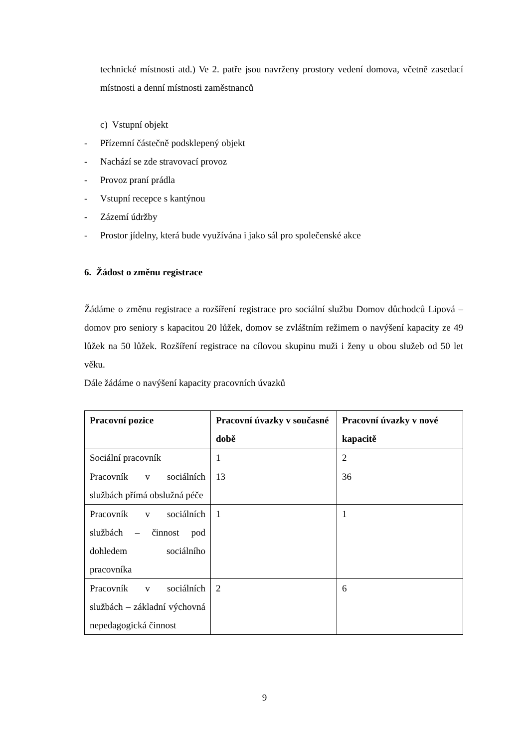technické místnosti atd.) Ve 2. patře jsou navrženy prostory vedení domova, včetně zasedací místnosti a denní místnosti zaměstnanců
c) Vstupní objekt
- Přízemní částečně podsklepený objekt
- Nachází se zde stravovací provoz
- Provoz praní prádla
- Vstupní recepce s kantýnou
- Zázemí údržby
- Prostor jídelny, která bude využívána i jako sál pro společenské akce
6. Žádost o změnu registrace
Žádáme o změnu registrace a rozšíření registrace pro sociální službu Domov důchodců Lipová – domov pro seniory s kapacitou 20 lůžek, domov se zvláštním režimem o navýšení kapacity ze 49 lůžek na 50 lůžek. Rozšíření registrace na cílovou skupinu muži i ženy u obou služeb od 50 let věku.
Dále žádáme o navýšení kapacity pracovních úvazků
| Pracovní pozice | Pracovní úvazky v současné době | Pracovní úvazky v nové kapacitě |
| --- | --- | --- |
| Sociální pracovník | 1 | 2 |
| Pracovník v sociálních službách přímá obslužná péče | 13 | 36 |
| Pracovník v sociálních službách – činnost pod dohledem sociálního pracovníka | 1 | 1 |
| Pracovník v sociálních službách – základní výchovná nepedagogická činnost | 2 | 6 |
9